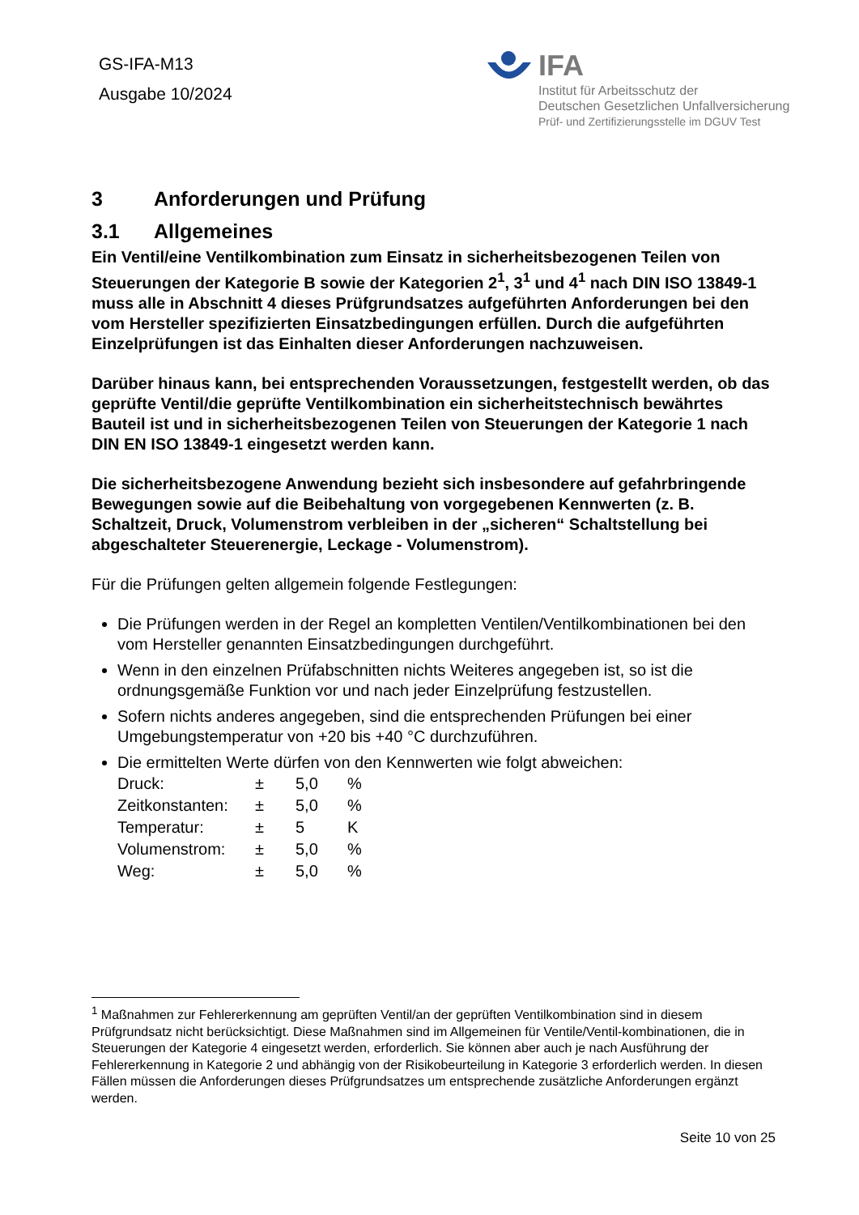GS-IFA-M13
Ausgabe 10/2024
IFA
Institut für Arbeitsschutz der
Deutschen Gesetzlichen Unfallversicherung
Prüf- und Zertifizierungsstelle im DGUV Test
3 Anforderungen und Prüfung
3.1 Allgemeines
Ein Ventil/eine Ventilkombination zum Einsatz in sicherheitsbezogenen Teilen von Steuerungen der Kategorie B sowie der Kategorien 2<sup>1</sup>, 3<sup>1</sup> und 4<sup>1</sup> nach DIN ISO 13849-1 muss alle in Abschnitt 4 dieses Prüfgrundsatzes aufgeführten Anforderungen bei den vom Hersteller spezifizierten Einsatzbedingungen erfüllen. Durch die aufgeführten Einzelprüfungen ist das Einhalten dieser Anforderungen nachzuweisen.
Darüber hinaus kann, bei entsprechenden Voraussetzungen, festgestellt werden, ob das geprüfte Ventil/die geprüfte Ventilkombination ein sicherheitstechnisch bewährtes Bauteil ist und in sicherheitsbezogenen Teilen von Steuerungen der Kategorie 1 nach DIN EN ISO 13849-1 eingesetzt werden kann.
Die sicherheitsbezogene Anwendung bezieht sich insbesondere auf gefahrbringende Bewegungen sowie auf die Beibehaltung von vorgegebenen Kennwerten (z. B. Schaltzeit, Druck, Volumenstrom verbleiben in der „sicheren“ Schaltstellung bei abgeschalteter Steuerenergie, Leckage - Volumenstrom).
Für die Prüfungen gelten allgemein folgende Festlegungen:
Die Prüfungen werden in der Regel an kompletten Ventilen/Ventilkombinationen bei den vom Hersteller genannten Einsatzbedingungen durchgeführt.
Wenn in den einzelnen Prüfabschnitten nichts Weiteres angegeben ist, so ist die ordnungsgemäße Funktion vor und nach jeder Einzelprüfung festzustellen.
Sofern nichts anderes angegeben, sind die entsprechenden Prüfungen bei einer Umgebungstemperatur von +20 bis +40 °C durchzuführen.
Die ermittelten Werte dürfen von den Kennwerten wie folgt abweichen:
| Druck: | ± | 5,0 | % |
| Zeitkonstanten: | ± | 5,0 | % |
| Temperatur: | ± | 5 | K |
| Volumenstrom: | ± | 5,0 | % |
| Weg: | ± | 5,0 | % |
<sup>1</sup> Maßnahmen zur Fehlererkennung am geprüften Ventil/an der geprüften Ventilkombination sind in diesem Prüfgrundsatz nicht berücksichtigt. Diese Maßnahmen sind im Allgemeinen für Ventile/Ventil-kombinationen, die in Steuerungen der Kategorie 4 eingesetzt werden, erforderlich. Sie können aber auch je nach Ausführung der Fehlererkennung in Kategorie 2 und abhängig von der Risikobeurteilung in Kategorie 3 erforderlich werden. In diesen Fällen müssen die Anforderungen dieses Prüfgrundsatzes um entsprechende zusätzliche Anforderungen ergänzt werden.
Seite 10 von 25